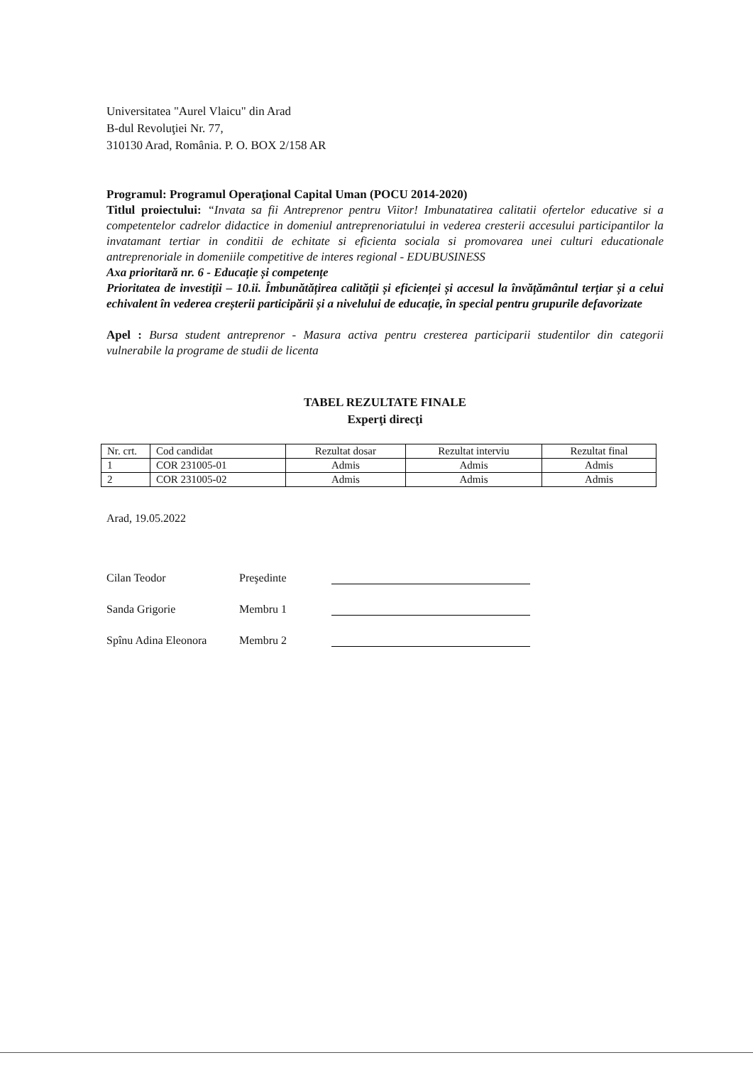Universitatea "Aurel Vlaicu" din Arad
B-dul Revoluţiei Nr. 77,
310130 Arad, România. P. O. BOX 2/158 AR
Programul: Programul Operaţional Capital Uman (POCU 2014-2020)
Titlul proiectului: “Invata sa fii Antreprenor pentru Viitor! Imbunatatirea calitatii ofertelor educative si a competentelor cadrelor didactice in domeniul antreprenoriatului in vederea cresterii accesului participantilor la invatamant tertiar in conditii de echitate si eficienta sociala si promovarea unei culturi educationale antreprenoriale in domeniile competitive de interes regional - EDUBUSINESS
Axa prioritară nr. 6 - Educație și competențe
Prioritatea de investiții – 10.ii. Îmbunătățirea calității și eficienței și accesul la învățământul terțiar și a celui echivalent în vederea creșterii participării și a nivelului de educație, în special pentru grupurile defavorizate
Apel : Bursa student antreprenor - Masura activa pentru cresterea participarii studentilor din categorii vulnerabile la programe de studii de licenta
TABEL REZULTATE FINALE
Experţi direcţi
| Nr. crt. | Cod candidat | Rezultat dosar | Rezultat interviu | Rezultat final |
| --- | --- | --- | --- | --- |
| 1 | COR 231005-01 | Admis | Admis | Admis |
| 2 | COR 231005-02 | Admis | Admis | Admis |
Arad, 19.05.2022
Cilan Teodor Preşedinte
Sanda Grigorie Membru 1
Spînu Adina Eleonora Membru 2